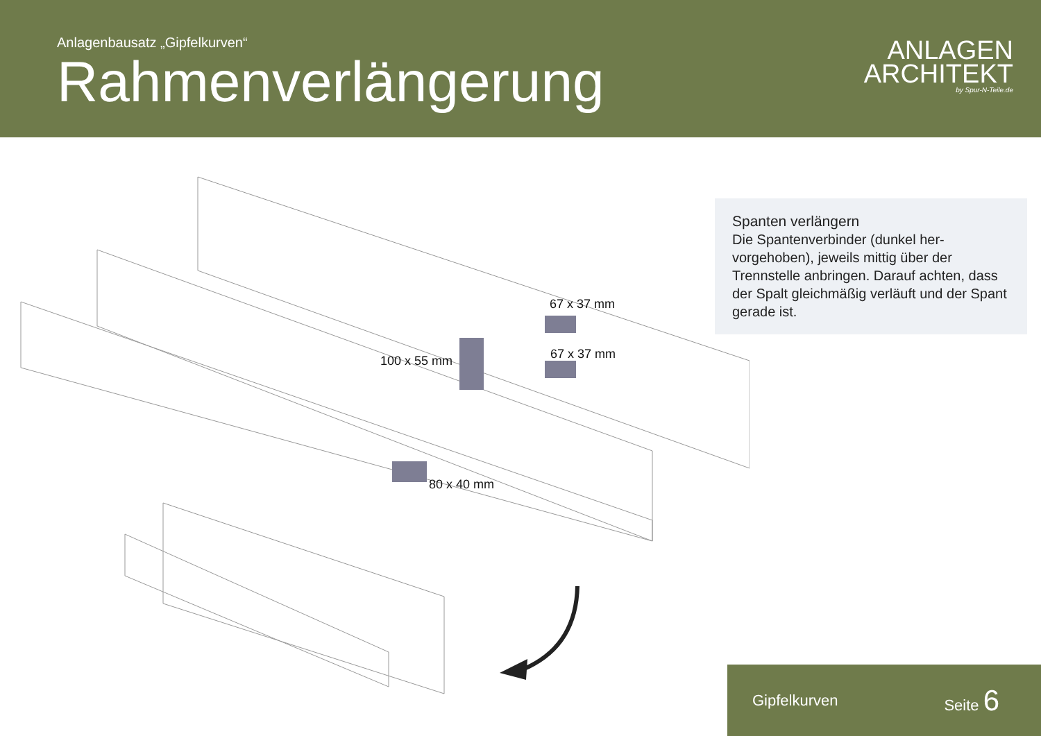Anlagenbausatz „Gipfelkurven“
Rahmenverlängerung
ANLAGEN
ARCHITEKT
by Spur-N-Teile.de
67 x 37 mm
67 x 37 mm
100 x 55 mm
80 x 40 mm
Spanten verlängern
Die Spantenverbinder (dunkel her-vorgehoben), jeweils mittig über der Trennstelle anbringen. Darauf achten, dass der Spalt gleichmäßig verläuft und der Spant gerade ist.
Gipfelkurven Seite 6